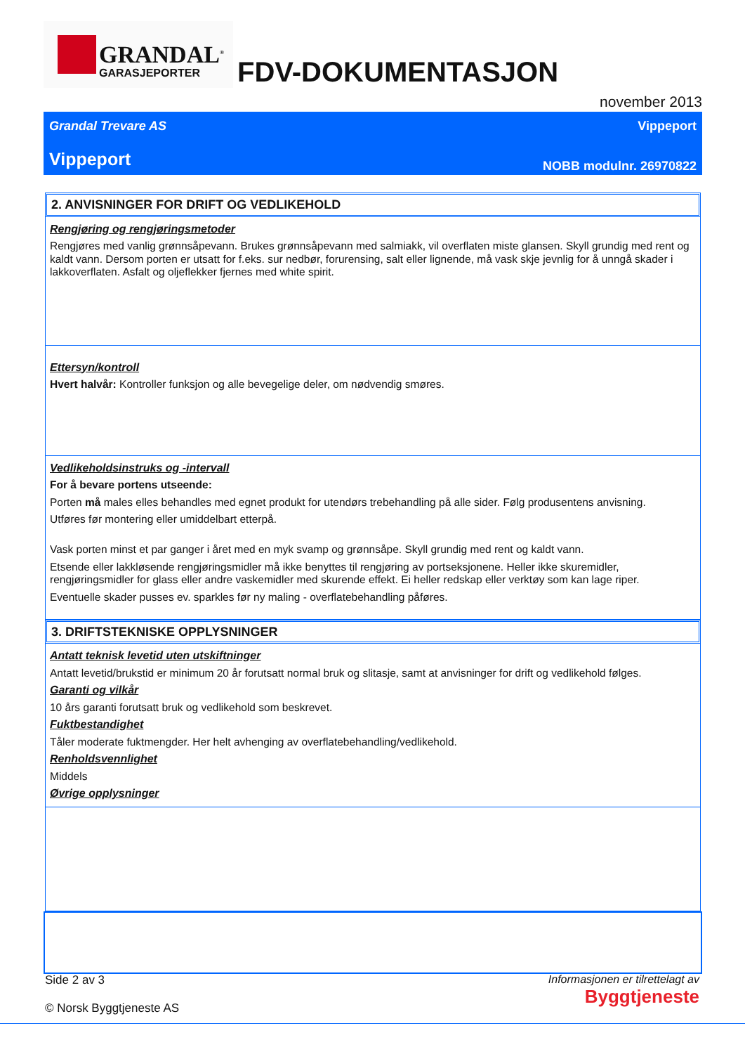GRANDAL<sup>®</sup>
GARASJEPORTER
FDV-DOKUMENTASJON
november 2013
Grandal Trevare AS Vippeport
Vippeport NOBB modulnr. 26970822
2. ANVISNINGER FOR DRIFT OG VEDLIKEHOLD
Rengjøring og rengjøringsmetoder
Rengjøres med vanlig grønnsåpevann. Brukes grønnsåpevann med salmiakk, vil overflaten miste glansen. Skyll grundig med rent og kaldt vann. Dersom porten er utsatt for f.eks. sur nedbør, forurensing, salt eller lignende, må vask skje jevnlig for å unngå skader i lakkoverflaten. Asfalt og oljeflekker fjernes med white spirit.
Ettersyn/kontroll
Hvert halvår: Kontroller funksjon og alle bevegelige deler, om nødvendig smøres.
Vedlikeholdsinstruks og -intervall
For å bevare portens utseende:
Porten må males elles behandles med egnet produkt for utendørs trebehandling på alle sider. Følg produsentens anvisning.
Utføres før montering eller umiddelbart etterpå.
Vask porten minst et par ganger i året med en myk svamp og grønnsåpe. Skyll grundig med rent og kaldt vann.
Etsende eller lakkløsende rengjøringsmidler må ikke benyttes til rengjøring av portseksjonene. Heller ikke skuremidler, rengjøringsmidler for glass eller andre vaskemidler med skurende effekt. Ei heller redskap eller verktøy som kan lage riper.
Eventuelle skader pusses ev. sparkles før ny maling - overflatebehandling påføres.
3. DRIFTSTEKNISKE OPPLYSNINGER
Antatt teknisk levetid uten utskiftninger
Antatt levetid/brukstid er minimum 20 år forutsatt normal bruk og slitasje, samt at anvisninger for drift og vedlikehold følges.
Garanti og vilkår
10 års garanti forutsatt bruk og vedlikehold som beskrevet.
Fuktbestandighet
Tåler moderate fuktmengder. Her helt avhenging av overflatebehandling/vedlikehold.
Renholdsvennlighet
Middels
Øvrige opplysninger
Side 2 av 3
Informasjonen er tilrettelagt av
Byggtjeneste
© Norsk Byggtjeneste AS